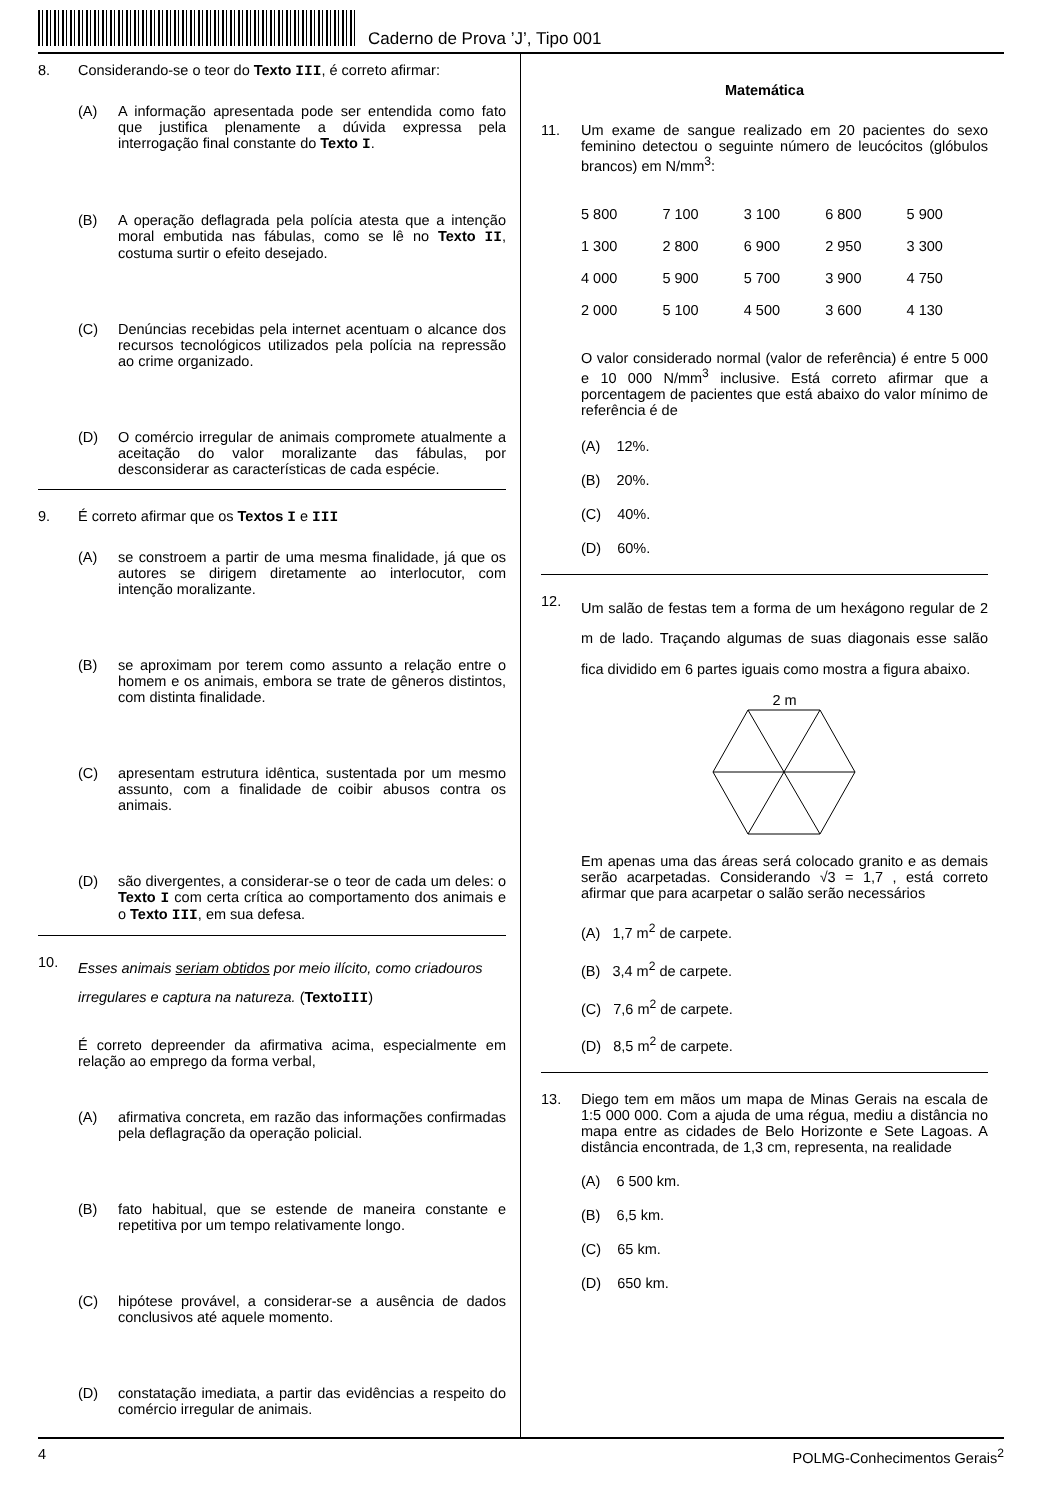Caderno de Prova ’J’, Tipo 001
8. Considerando-se o teor do Texto III, é correto afirmar:
(A) A informação apresentada pode ser entendida como fato que justifica plenamente a dúvida expressa pela interrogação final constante do Texto I.
(B) A operação deflagrada pela polícia atesta que a intenção moral embutida nas fábulas, como se lê no Texto II, costuma surtir o efeito desejado.
(C) Denúncias recebidas pela internet acentuam o alcance dos recursos tecnológicos utilizados pela polícia na repressão ao crime organizado.
(D) O comércio irregular de animais compromete atualmente a aceitação do valor moralizante das fábulas, por desconsiderar as características de cada espécie.
9. É correto afirmar que os Textos I e III
(A) se constroem a partir de uma mesma finalidade, já que os autores se dirigem diretamente ao interlocutor, com intenção moralizante.
(B) se aproximam por terem como assunto a relação entre o homem e os animais, embora se trate de gêneros distintos, com distinta finalidade.
(C) apresentam estrutura idêntica, sustentada por um mesmo assunto, com a finalidade de coibir abusos contra os animais.
(D) são divergentes, a considerar-se o teor de cada um deles: o Texto I com certa crítica ao comportamento dos animais e o Texto III, em sua defesa.
10.
Esses animais seriam obtidos por meio ilícito, como criadouros irregulares e captura na natureza. (TextoIII)
É correto depreender da afirmativa acima, especialmente em relação ao emprego da forma verbal,
(A) afirmativa concreta, em razão das informações confirmadas pela deflagração da operação policial.
(B) fato habitual, que se estende de maneira constante e repetitiva por um tempo relativamente longo.
(C) hipótese provável, a considerar-se a ausência de dados conclusivos até aquele momento.
(D) constatação imediata, a partir das evidências a respeito do comércio irregular de animais.
Matemática
11. Um exame de sangue realizado em 20 pacientes do sexo feminino detectou o seguinte número de leucócitos (glóbulos brancos) em N/mm<sup>3</sup>:
| 5 800 | 7 100 | 3 100 | 6 800 | 5 900 |
| 1 300 | 2 800 | 6 900 | 2 950 | 3 300 |
| 4 000 | 5 900 | 5 700 | 3 900 | 4 750 |
| 2 000 | 5 100 | 4 500 | 3 600 | 4 130 |
O valor considerado normal (valor de referência) é entre 5 000 e 10 000 N/mm<sup>3</sup> inclusive. Está correto afirmar que a porcentagem de pacientes que está abaixo do valor mínimo de referência é de
(A) 12%.
(B) 20%.
(C) 40%.
(D) 60%.
12.
Um salão de festas tem a forma de um hexágono regular de 2 m de lado. Traçando algumas de suas diagonais esse salão fica dividido em 6 partes iguais como mostra a figura abaixo.
2 m
Em apenas uma das áreas será colocado granito e as demais serão acarpetadas. Considerando √3 = 1,7 , está correto afirmar que para acarpetar o salão serão necessários
(A) 1,7 m<sup>2</sup> de carpete.
(B) 3,4 m<sup>2</sup> de carpete.
(C) 7,6 m<sup>2</sup> de carpete.
(D) 8,5 m<sup>2</sup> de carpete.
13. Diego tem em mãos um mapa de Minas Gerais na escala de 1:5 000 000. Com a ajuda de uma régua, mediu a distância no mapa entre as cidades de Belo Horizonte e Sete Lagoas. A distância encontrada, de 1,3 cm, representa, na realidade
(A) 6 500 km.
(B) 6,5 km.
(C) 65 km.
(D) 650 km.
4 POLMG-Conhecimentos Gerais<sup>2</sup>